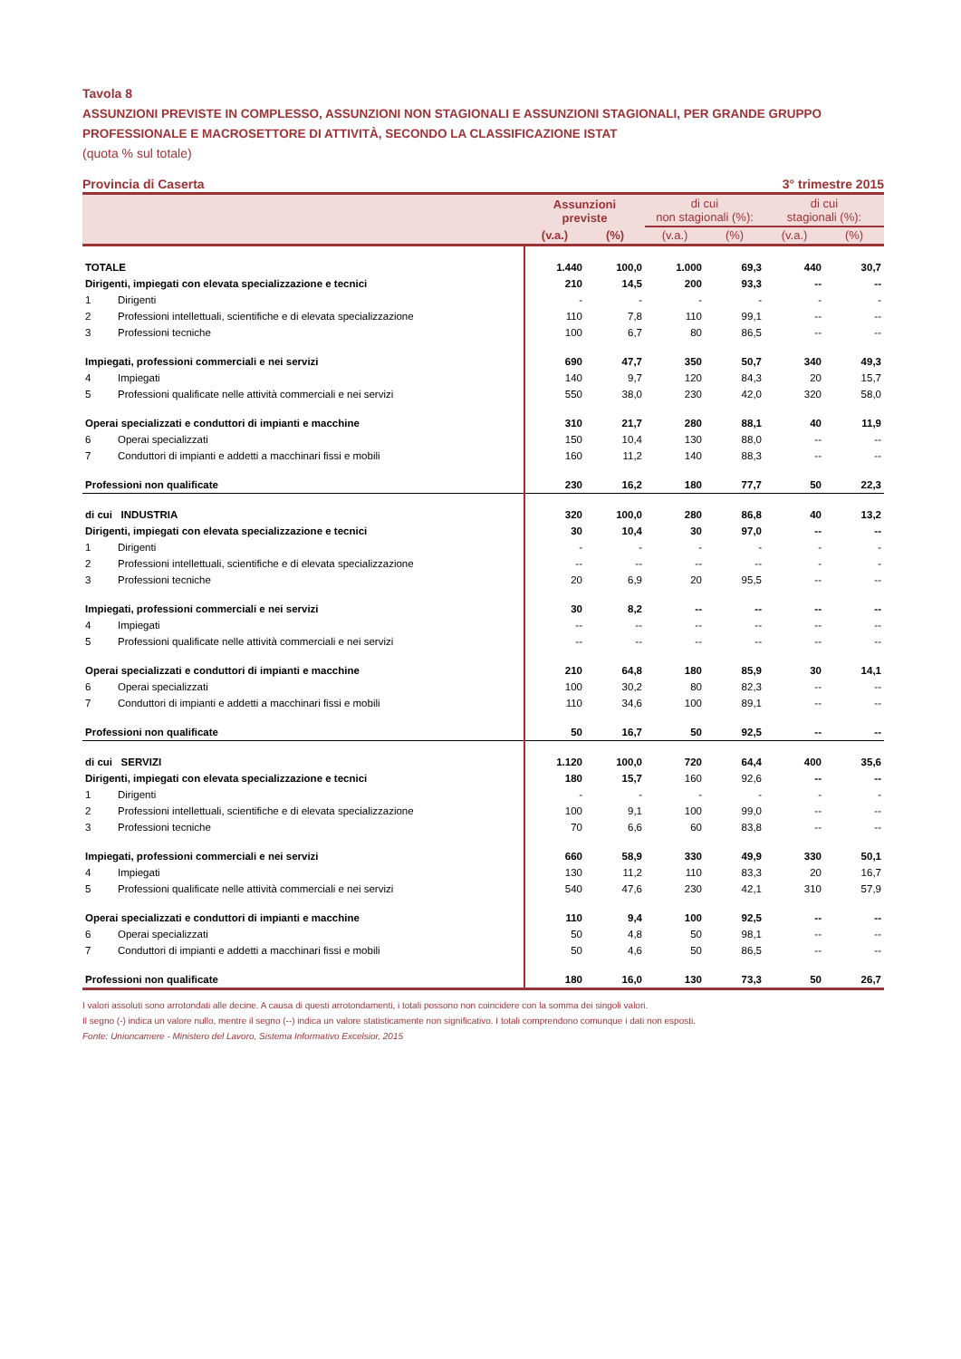Tavola 8
ASSUNZIONI PREVISTE IN COMPLESSO, ASSUNZIONI NON STAGIONALI E ASSUNZIONI STAGIONALI, PER GRANDE GRUPPO PROFESSIONALE E MACROSETTORE DI ATTIVITÀ, SECONDO LA CLASSIFICAZIONE ISTAT
(quota % sul totale)
Provincia di Caserta 3° trimestre 2015
| | | Assunzioni previste | | di cui non stagionali (%): | | di cui stagionali (%): | |
| --- | --- | --- | --- | --- | --- | --- | --- |
| | | (v.a.) | (%) | (v.a.) | (%) | (v.a.) | (%) |
| TOTALE | | 1.440 | 100,0 | 1.000 | 69,3 | 440 | 30,7 |
| Dirigenti, impiegati con elevata specializzazione e tecnici | | 210 | 14,5 | 200 | 93,3 | -- | -- |
| 1 | Dirigenti | - | - | - | - | - | - |
| 2 | Professioni intellettuali, scientifiche e di elevata specializzazione | 110 | 7,8 | 110 | 99,1 | -- | -- |
| 3 | Professioni tecniche | 100 | 6,7 | 80 | 86,5 | -- | -- |
| Impiegati, professioni commerciali e nei servizi | | 690 | 47,7 | 350 | 50,7 | 340 | 49,3 |
| 4 | Impiegati | 140 | 9,7 | 120 | 84,3 | 20 | 15,7 |
| 5 | Professioni qualificate nelle attività commerciali e nei servizi | 550 | 38,0 | 230 | 42,0 | 320 | 58,0 |
| Operai specializzati e conduttori di impianti e macchine | | 310 | 21,7 | 280 | 88,1 | 40 | 11,9 |
| 6 | Operai specializzati | 150 | 10,4 | 130 | 88,0 | -- | -- |
| 7 | Conduttori di impianti e addetti a macchinari fissi e mobili | 160 | 11,2 | 140 | 88,3 | -- | -- |
| Professioni non qualificate | | 230 | 16,2 | 180 | 77,7 | 50 | 22,3 |
| di cui INDUSTRIA | | 320 | 100,0 | 280 | 86,8 | 40 | 13,2 |
| Dirigenti, impiegati con elevata specializzazione e tecnici | | 30 | 10,4 | 30 | 97,0 | -- | -- |
| 1 | Dirigenti | - | - | - | - | - | - |
| 2 | Professioni intellettuali, scientifiche e di elevata specializzazione | -- | -- | -- | -- | - | - |
| 3 | Professioni tecniche | 20 | 6,9 | 20 | 95,5 | -- | -- |
| Impiegati, professioni commerciali e nei servizi | | 30 | 8,2 | -- | -- | -- | -- |
| 4 | Impiegati | -- | -- | -- | -- | -- | -- |
| 5 | Professioni qualificate nelle attività commerciali e nei servizi | -- | -- | -- | -- | -- | -- |
| Operai specializzati e conduttori di impianti e macchine | | 210 | 64,8 | 180 | 85,9 | 30 | 14,1 |
| 6 | Operai specializzati | 100 | 30,2 | 80 | 82,3 | -- | -- |
| 7 | Conduttori di impianti e addetti a macchinari fissi e mobili | 110 | 34,6 | 100 | 89,1 | -- | -- |
| Professioni non qualificate | | 50 | 16,7 | 50 | 92,5 | -- | -- |
| di cui SERVIZI | | 1.120 | 100,0 | 720 | 64,4 | 400 | 35,6 |
| Dirigenti, impiegati con elevata specializzazione e tecnici | | 180 | 15,7 | 160 | 92,6 | -- | -- |
| 1 | Dirigenti | - | - | - | - | - | - |
| 2 | Professioni intellettuali, scientifiche e di elevata specializzazione | 100 | 9,1 | 100 | 99,0 | -- | -- |
| 3 | Professioni tecniche | 70 | 6,6 | 60 | 83,8 | -- | -- |
| Impiegati, professioni commerciali e nei servizi | | 660 | 58,9 | 330 | 49,9 | 330 | 50,1 |
| 4 | Impiegati | 130 | 11,2 | 110 | 83,3 | 20 | 16,7 |
| 5 | Professioni qualificate nelle attività commerciali e nei servizi | 540 | 47,6 | 230 | 42,1 | 310 | 57,9 |
| Operai specializzati e conduttori di impianti e macchine | | 110 | 9,4 | 100 | 92,5 | -- | -- |
| 6 | Operai specializzati | 50 | 4,8 | 50 | 98,1 | -- | -- |
| 7 | Conduttori di impianti e addetti a macchinari fissi e mobili | 50 | 4,6 | 50 | 86,5 | -- | -- |
| Professioni non qualificate | | 180 | 16,0 | 130 | 73,3 | 50 | 26,7 |
I valori assoluti sono arrotondati alle decine. A causa di questi arrotondamenti, i totali possono non coincidere con la somma dei singoli valori.
Il segno (-) indica un valore nullo, mentre il segno (--) indica un valore statisticamente non significativo. I totali comprendono comunque i dati non esposti.
Fonte: Unioncamere - Ministero del Lavoro, Sistema Informativo Excelsior, 2015